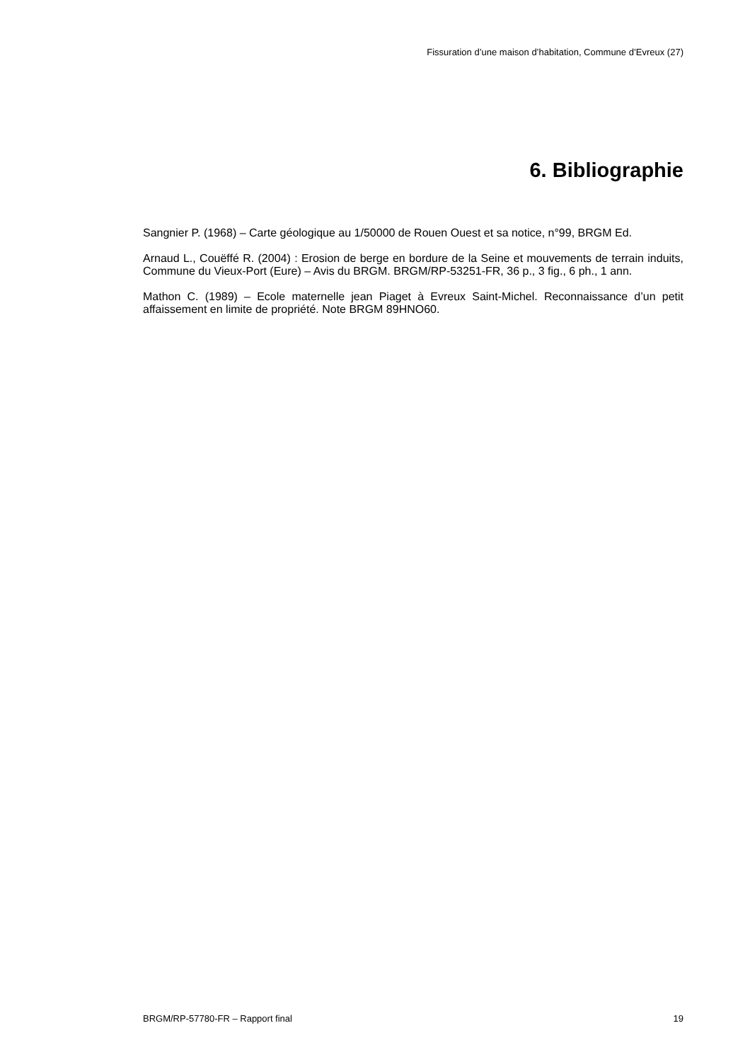Fissuration d’une maison d’habitation, Commune d’Evreux (27)
6. Bibliographie
Sangnier P. (1968) – Carte géologique au 1/50000 de Rouen Ouest et sa notice, n°99, BRGM Ed.
Arnaud L., Couëffé R. (2004) : Erosion de berge en bordure de la Seine et mouvements de terrain induits, Commune du Vieux-Port (Eure) – Avis du BRGM. BRGM/RP-53251-FR, 36 p., 3 fig., 6 ph., 1 ann.
Mathon C. (1989) – Ecole maternelle jean Piaget à Evreux Saint-Michel. Reconnaissance d’un petit affaissement en limite de propriété. Note BRGM 89HNO60.
BRGM/RP-57780-FR – Rapport final 19